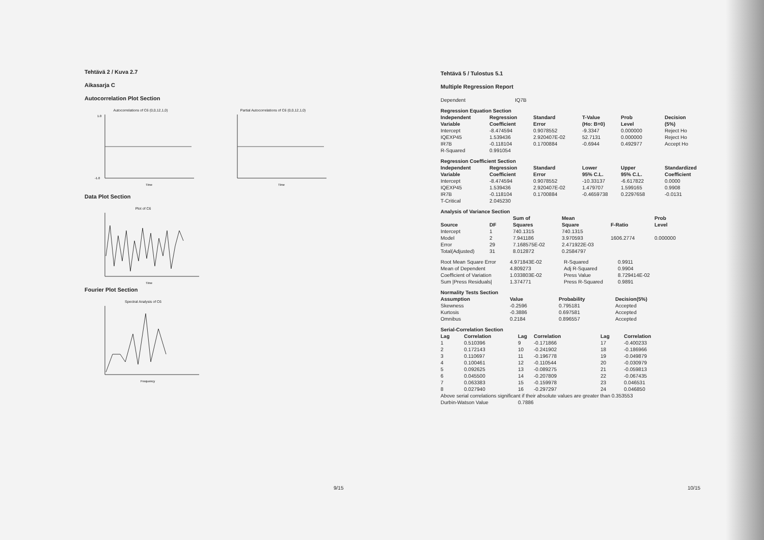Tehtävä 2 / Kuva 2.7
Aikasarja C
Autocorrelation Plot Section
Autocorrelations of C6 (0,0,12,1,0)
1.0
-1.0
Time
Partial Autocorrelations of C6 (0,0,12,1,0)
Time
Data Plot Section
Plot of C6
Time
Fourier Plot Section
Spectral Analysis of C6
Frequency
9/15
Tehtävä 5 / Tulostus 5.1
Multiple Regression Report
| Dependent | IQ7B |
| Regression Equation Section | | | | | |
| --- | --- | --- | --- | --- | --- |
| Independent Variable | Regression Coefficient | Standard Error | T-Value (Ho: B=0) | Prob Level | Decision (5%) |
| Intercept | -8.474594 | 0.9078552 | -9.3347 | 0.000000 | Reject Ho |
| IQEXP45 | 1.539436 | 2.920407E-02 | 52.7131 | 0.000000 | Reject Ho |
| IR7B | -0.118104 | 0.1700884 | -0.6944 | 0.492977 | Accept Ho |
| R-Squared | 0.991054 | | | | |
| Regression Coefficient Section | | | | | |
| --- | --- | --- | --- | --- | --- |
| Independent Variable | Regression Coefficient | Standard Error | Lower 95% C.L. | Upper 95% C.L. | Standardized Coefficient |
| Intercept | -8.474594 | 0.9078552 | -10.33137 | -6.617822 | 0.0000 |
| IQEXP45 | 1.539436 | 2.920407E-02 | 1.479707 | 1.599165 | 0.9908 |
| IR7B | -0.118104 | 0.1700884 | -0.4659738 | 0.2297658 | -0.0131 |
| T-Critical | 2.045230 | | | | |
| Analysis of Variance Section | | | | | |
| --- | --- | --- | --- | --- | --- |
| Source | DF | Sum of Squares | Mean Square | F-Ratio | Prob Level |
| Intercept | 1 | 740.1315 | 740.1315 | | |
| Model | 2 | 7.941186 | 3.970593 | 1606.2774 | 0.000000 |
| Error | 29 | 7.168575E-02 | 2.471922E-03 | | |
| Total(Adjusted) | 31 | 8.012872 | 0.2584797 | | |
| Root Mean Square Error | 4.971843E-02 | R-Squared | 0.9911 |
| Mean of Dependent | 4.809273 | Adj R-Squared | 0.9904 |
| Coefficient of Variation | 1.033803E-02 | Press Value | 8.729414E-02 |
| Sum /Press Residuals/ | 1.374771 | Press R-Squared | 0.9891 |
| Normality Tests Section | | | |
| --- | --- | --- | --- |
| Assumption | Value | Probability | Decision(5%) |
| Skewness | -0.2596 | 0.795181 | Accepted |
| Kurtosis | -0.3886 | 0.697581 | Accepted |
| Omnibus | 0.2184 | 0.896557 | Accepted |
| Serial-Correlation Section | | | | | |
| --- | --- | --- | --- | --- | --- |
| Lag | Correlation | Lag | Correlation | Lag | Correlation |
| 1 | 0.510396 | 9 | -0.171866 | 17 | -0.400233 |
| 2 | 0.172143 | 10 | -0.241902 | 18 | -0.186966 |
| 3 | 0.110697 | 11 | -0.196778 | 19 | -0.049879 |
| 4 | 0.100461 | 12 | -0.110544 | 20 | -0.030979 |
| 5 | 0.092625 | 13 | -0.089275 | 21 | -0.059813 |
| 6 | 0.045500 | 14 | -0.207809 | 22 | -0.067435 |
| 7 | 0.063383 | 15 | -0.159978 | 23 | 0.046531 |
| 8 | 0.027940 | 16 | -0.297297 | 24 | 0.046850 |
| Above serial correlations significant if their absolute values are greater than 0.353553 | | | | | |
| Durbin-Watson Value | | 0.7886 | | | |
10/15